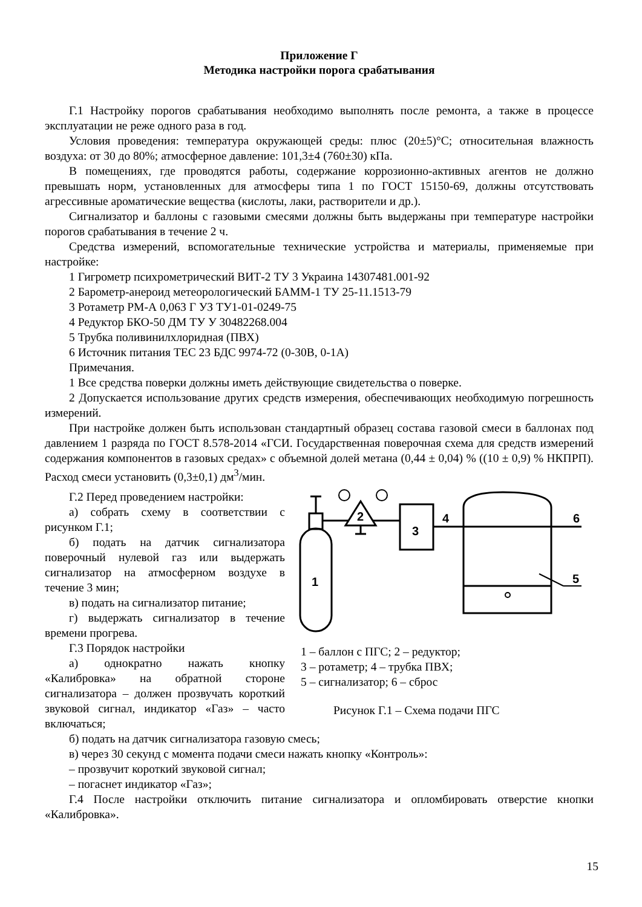Приложение Г
Методика настройки порога срабатывания
Г.1 Настройку порогов срабатывания необходимо выполнять после ремонта, а также в процессе эксплуатации не реже одного раза в год.
Условия проведения: температура окружающей среды: плюс (20±5)°С; относительная влажность воздуха: от 30 до 80%; атмосферное давление: 101,3±4 (760±30) кПа.
В помещениях, где проводятся работы, содержание коррозионно-активных агентов не должно превышать норм, установленных для атмосферы типа 1 по ГОСТ 15150-69, должны отсутствовать агрессивные ароматические вещества (кислоты, лаки, растворители и др.).
Сигнализатор и баллоны с газовыми смесями должны быть выдержаны при температуре настройки порогов срабатывания в течение 2 ч.
Средства измерений, вспомогательные технические устройства и материалы, применяемые при настройке:
1 Гигрометр психрометрический ВИТ-2 ТУ 3 Украина 14307481.001-92
2 Барометр-анероид метеорологический БАММ-1 ТУ 25-11.1513-79
3 Ротаметр РМ-А 0,063 Г УЗ ТУ1-01-0249-75
4 Редуктор БКО-50 ДМ ТУ У 30482268.004
5 Трубка поливинилхлоридная (ПВХ)
6 Источник питания ТЕС 23 БДС 9974-72 (0-30В, 0-1А)
Примечания.
1 Все средства поверки должны иметь действующие свидетельства о поверке.
2 Допускается использование других средств измерения, обеспечивающих необходимую погрешность измерений.
При настройке должен быть использован стандартный образец состава газовой смеси в баллонах под давлением 1 разряда по ГОСТ 8.578-2014 «ГСИ. Государственная поверочная схема для средств измерений содержания компонентов в газовых средах» с объемной долей метана (0,44 ± 0,04) % ((10 ± 0,9) % НКПРП). Расход смеси установить (0,3±0,1) дм<sup>3</sup>/мин.
Г.2 Перед проведением настройки:
а) собрать схему в соответствии с рисунком Г.1;
б) подать на датчик сигнализатора поверочный нулевой газ или выдержать сигнализатор на атмосферном воздухе в течение 3 мин;
в) подать на сигнализатор питание;
г) выдержать сигнализатор в течение времени прогрева.
Г.3 Порядок настройки
а) однократно нажать кнопку «Калибровка» на обратной стороне сигнализатора – должен прозвучать короткий звуковой сигнал, индикатор «Газ» – часто включаться;
1
2
3
4
6
5
1 – баллон с ПГС; 2 – редуктор;
3 – ротаметр; 4 – трубка ПВХ;
5 – сигнализатор; 6 – сброс
Рисунок Г.1 – Схема подачи ПГС
б) подать на датчик сигнализатора газовую смесь;
в) через 30 секунд с момента подачи смеси нажать кнопку «Контроль»:
– прозвучит короткий звуковой сигнал;
– погаснет индикатор «Газ»;
Г.4 После настройки отключить питание сигнализатора и опломбировать отверстие кнопки «Калибровка».
15